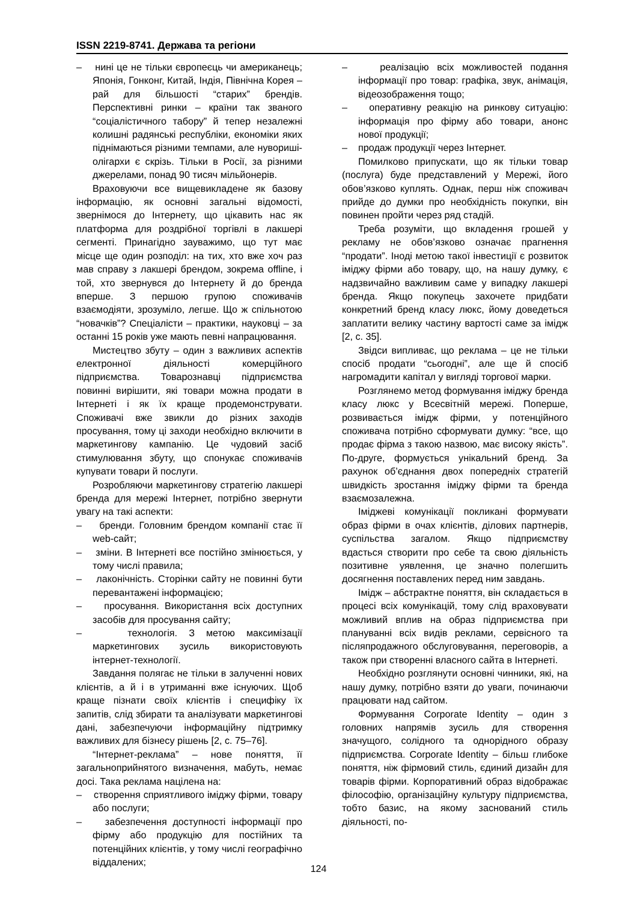ISSN 2219-8741. Держава та регіони
– нині це не тільки європеєць чи американець; Японія, Гонконг, Китай, Індія, Північна Корея – рай для більшості “старих” брендів. Перспективні ринки – країни так званого “соціалістичного табору” й тепер незалежні колишні радянські республіки, економіки яких піднімаються різними темпами, але нувориші-олігархи є скрізь. Тільки в Росії, за різними джерелами, понад 90 тисяч мільйонерів.
Враховуючи все вищевикладене як базову інформацію, як основні загальні відомості, звернімося до Інтернету, що цікавить нас як платформа для роздрібної торгівлі в лакшері сегменті. Принагідно зауважимо, що тут має місце ще один розподіл: на тих, хто вже хоч раз мав справу з лакшері брендом, зокрема offline, і той, хто звернувся до Інтернету й до бренда вперше. З першою групою споживачів взаємодіяти, зрозуміло, легше. Що ж спільнотою “новачків”? Спеціалісти – практики, науковці – за останні 15 років уже мають певні напрацювання.
Мистецтво збуту – один з важливих аспектів електронної діяльності комерційного підприємства. Товарознавці підприємства повинні вирішити, які товари можна продати в Інтернеті і як їх краще продемонструвати. Споживачі вже звикли до різних заходів просування, тому ці заходи необхідно включити в маркетингову кампанію. Це чудовий засіб стимулювання збуту, що спонукає споживачів купувати товари й послуги.
Розробляючи маркетингову стратегію лакшері бренда для мережі Інтернет, потрібно звернути увагу на такі аспекти:
– бренди. Головним брендом компанії стає її web-сайт;
– зміни. В Інтернеті все постійно змінюється, у тому числі правила;
– лаконічність. Сторінки сайту не повинні бути перевантажені інформацією;
– просування. Використання всіх доступних засобів для просування сайту;
– технологія. З метою максимізації маркетингових зусиль використовують інтернет-технології.
Завдання полягає не тільки в залученні нових клієнтів, а й і в утриманні вже існуючих. Щоб краще пізнати своїх клієнтів і специфіку їх запитів, слід збирати та аналізувати маркетингові дані, забезпечуючи інформаційну підтримку важливих для бізнесу рішень [2, с. 75–76].
“Інтернет-реклама” – нове поняття, її загальноприйнятого визначення, мабуть, немає досі. Така реклама націлена на:
– створення сприятливого іміджу фірми, товару або послуги;
– забезпечення доступності інформації про фірму або продукцію для постійних та потенційних клієнтів, у тому числі географічно віддалених;
– реалізацію всіх можливостей подання інформації про товар: графіка, звук, анімація, відеозображення тощо;
– оперативну реакцію на ринкову ситуацію: інформація про фірму або товари, анонс нової продукції;
– продаж продукції через Інтернет.
Помилково припускати, що як тільки товар (послуга) буде представлений у Мережі, його обов’язково куплять. Однак, перш ніж споживач прийде до думки про необхідність покупки, він повинен пройти через ряд стадій.
Треба розуміти, що вкладення грошей у рекламу не обов’язково означає прагнення “продати”. Іноді метою такої інвестиції є розвиток іміджу фірми або товару, що, на нашу думку, є надзвичайно важливим саме у випадку лакшері бренда. Якщо покупець захочете придбати конкретний бренд класу люкс, йому доведеться заплатити велику частину вартості саме за імідж [2, с. 35].
Звідси випливає, що реклама – це не тільки спосіб продати “сьогодні”, але ще й спосіб нагромадити капітал у вигляді торгової марки.
Розглянемо метод формування іміджу бренда класу люкс у Всесвітній мережі. Поперше, розвивається імідж фірми, у потенційного споживача потрібно сформувати думку: “все, що продає фірма з такою назвою, має високу якість”. По-друге, формується унікальний бренд. За рахунок об’єднання двох попередніх стратегій швидкість зростання іміджу фірми та бренда взаємозалежна.
Іміджеві комунікації покликані формувати образ фірми в очах клієнтів, ділових партнерів, суспільства загалом. Якщо підприємству вдасться створити про себе та свою діяльність позитивне уявлення, це значно полегшить досягнення поставлених перед ним завдань.
Імідж – абстрактне поняття, він складається в процесі всіх комунікацій, тому слід враховувати можливий вплив на образ підприємства при плануванні всіх видів реклами, сервісного та післяпродажного обслуговування, переговорів, а також при створенні власного сайта в Інтернеті.
Необхідно розглянути основні чинники, які, на нашу думку, потрібно взяти до уваги, починаючи працювати над сайтом.
Формування Corporate Identity – один з головних напрямів зусиль для створення значущого, солідного та однорідного образу підприємства. Corporate Identity – більш глибоке поняття, ніж фірмовий стиль, єдиний дизайн для товарів фірми. Корпоративний образ відображає філософію, організаційну культуру підприємства, тобто базис, на якому заснований стиль діяльності, по-
124